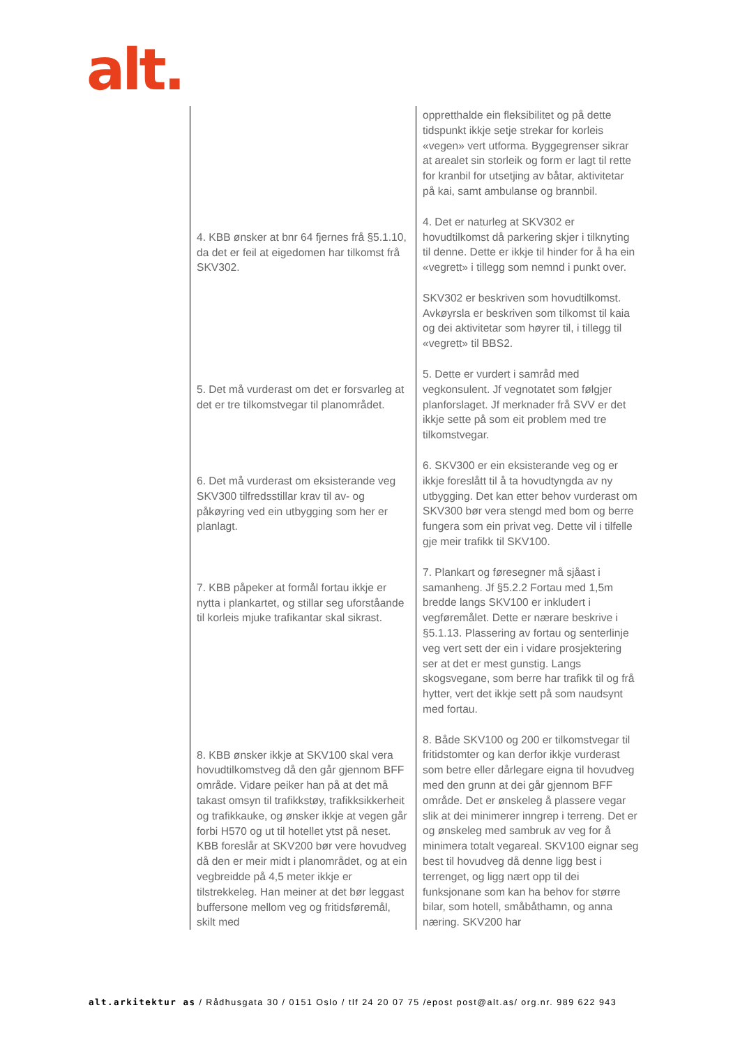alt.
| | oppretthalde ein fleksibilitet og på dette tidspunkt ikkje setje strekar for korleis «vegen» vert utforma. Byggegrenser sikrar at arealet sin storleik og form er lagt til rette for kranbil for utsetjing av båtar, aktivitetar på kai, samt ambulanse og brannbil. |
| 4. KBB ønsker at bnr 64 fjernes frå §5.1.10, da det er feil at eigedomen har tilkomst frå SKV302. | 4. Det er naturleg at SKV302 er hovudtilkomst då parkering skjer i tilknyting til denne. Dette er ikkje til hinder for å ha ein «vegrett» i tillegg som nemnd i punkt over. SKV302 er beskriven som hovudtilkomst. Avkøyrsla er beskriven som tilkomst til kaia og dei aktivitetar som høyrer til, i tillegg til «vegrett» til BBS2. |
| 5. Det må vurderast om det er forsvarleg at det er tre tilkomstvegar til planområdet. | 5. Dette er vurdert i samråd med vegkonsulent. Jf vegnotatet som følgjer planforslaget. Jf merknader frå SVV er det ikkje sette på som eit problem med tre tilkomstvegar. |
| 6. Det må vurderast om eksisterande veg SKV300 tilfredsstillar krav til av- og påkøyring ved ein utbygging som her er planlagt. | 6. SKV300 er ein eksisterande veg og er ikkje foreslått til å ta hovudtyngda av ny utbygging. Det kan etter behov vurderast om SKV300 bør vera stengd med bom og berre fungera som ein privat veg. Dette vil i tilfelle gje meir trafikk til SKV100. |
| 7. KBB påpeker at formål fortau ikkje er nytta i plankartet, og stillar seg uforståande til korleis mjuke trafikantar skal sikrast. | 7. Plankart og føresegner må sjåast i samanheng. Jf §5.2.2 Fortau med 1,5m bredde langs SKV100 er inkludert i vegføremålet. Dette er nærare beskrive i §5.1.13. Plassering av fortau og senterlinje veg vert sett der ein i vidare prosjektering ser at det er mest gunstig. Langs skogsvegane, som berre har trafikk til og frå hytter, vert det ikkje sett på som naudsynt med fortau. |
| 8. KBB ønsker ikkje at SKV100 skal vera hovudtilkomstveg då den går gjennom BFF område. Vidare peiker han på at det må takast omsyn til trafikkstøy, trafikksikkerheit og trafikkauke, og ønsker ikkje at vegen går forbi H570 og ut til hotellet ytst på neset. KBB foreslår at SKV200 bør vere hovudveg då den er meir midt i planområdet, og at ein vegbreidde på 4,5 meter ikkje er tilstrekkeleg. Han meiner at det bør leggast buffersone mellom veg og fritidsføremål, skilt med | 8. Både SKV100 og 200 er tilkomstvegar til fritidstomter og kan derfor ikkje vurderast som betre eller dårlegare eigna til hovudveg med den grunn at dei går gjennom BFF område. Det er ønskeleg å plassere vegar slik at dei minimerer inngrep i terreng. Det er og ønskeleg med sambruk av veg for å minimera totalt vegareal. SKV100 eignar seg best til hovudveg då denne ligg best i terrenget, og ligg nært opp til dei funksjonane som kan ha behov for større bilar, som hotell, småbåthamn, og anna næring. SKV200 har |
alt.arkitektur as / Rådhusgata 30 / 0151 Oslo / tlf 24 20 07 75 /epost post@alt.as/ org.nr. 989 622 943